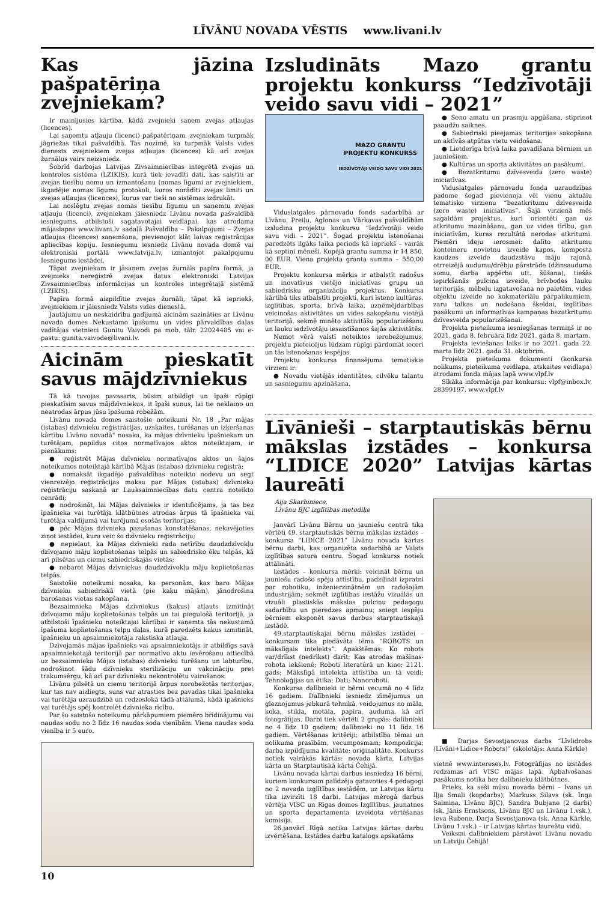LĪVĀNU NOVADA VĒSTIS www.livani.lv
Kas jāzina pašpatēriņa zvejniekam?
Ir mainījusies kārtība, kādā zvejnieki saņem zvejas atļaujas (licences).
Lai saņemtu atļauju (licenci) pašpatēriņam, zvejniekam turpmāk jāgriežas tikai pašvaldībā. Tas nozīmē, ka turpmāk Valsts vides dienests zvejniekiem zvejas atļaujas (licences) kā arī zvejas žurnālus vairs neizsniedz.
Šobrīd darbojas Latvijas Zivsaimniecības integrētā zvejas un kontroles sistēma (LZIKIS), kurā tiek ievadīti dati, kas saistīti ar zvejas tiesību nomu un izmantošanu (nomas līgumi ar zvejniekiem, ikgadējie nomas līgumu protokoli, kuros norādīti zvejas limiti un zvejas atļaujas (licences), kurus var tieši no sistēmas izdrukāt.
Lai noslēgtu zvejas nomas tiesību līgumu un saņemtu zvejas atļauju (licenci), zvejniekam jāiesniedz Līvānu novada pašvaldībā iesniegums, atbilstoši sagatavotajai veidlapai, kas atrodama mājaslapas www.livani.lv sadaļā Pašvaldība – Pakalpojumi – Zvejas atļaujas (licences) saņemšana, pievienojot klāt laivas reģistrācijas apliecības kopiju. Iesniegumu iesniedz Līvānu novada domē vai elektroniski portālā www.latvija.lv, izmantojot pakalpojumu Iesniegums iestādei.
Tāpat zvejniekam ir jāsaņem zvejas žurnāls papīra formā, ja zvejnieks nereģistrē zvejas datus elektroniski Latvijas Zivsaimniecības informācijas un kontroles integrētajā sistēmā (LZIKIS).
Papīra formā aizpildītie zvejas žurnāli, tāpat kā iepriekš, zvejniekiem ir jāiesniedz Valsts vides dienestā.
Jautājumu un neskaidrību gadījumā aicinām sazināties ar Līvānu novada domes Nekustamo īpašumu un vides pārvaldības daļas vadītājas vietnieci Gunitu Vaivodi pa mob. tālr. 22024485 vai e-pastu: gunita.vaivode@livani.lv.
Aicinām pieskatīt savus mājdzīvniekus
Tā kā tuvojas pavasaris, būsim atbildīgi un īpaši rūpīgi pieskatīsim savus mājdzīvniekus, it īpaši suņus, lai tie neklaiņo un neatrodas ārpus jūsu īpašuma robežām.
Līvānu novada domes saistošie noteikumi Nr. 18 „Par mājas (istabas) dzīvnieku reģistrācijas, uzskaites, turēšanas un izķeršanas kārtību Līvānu novadā" nosaka, ka mājas dzīvnieku īpašniekam un turētājam, papildus citos normatīvajos aktos noteiktajam, ir pienākums:
● reģistrēt Mājas dzīvnieku normatīvajos aktos un šajos noteikumos noteiktajā kārtībā Mājas (istabas) dzīvnieku reģistrā;
● nomaksāt ikgadējo pašvaldības noteikto nodevu un segt vienreizējo reģistrācijas maksu par Mājas (istabas) dzīvnieka reģistrāciju saskaņā ar Lauksaimniecības datu centra noteikto cenrādi;
● nodrošināt, lai Mājas dzīvnieks ir identificējams, ja tas bez īpašnieka vai turētāja klātbūtnes atrodas ārpus tā īpašnieka vai turētāja valdījumā vai turējumā esošās teritorijas;
● pēc Mājas dzīvnieka pazušanas konstatēšanas, nekavējoties ziņot iestādei, kura veic šo dzīvnieku reģistrāciju;
● nepieļaut, ka Mājas dzīvnieki rada netīrību daudzdzīvokļu dzīvojamo māju koplietošanas telpās un sabiedrisko ēku telpās, kā arī pilsētas un ciemu sabiedriskajās vietās;
● nebarot Mājas dzīvniekus daudzdzīvokļu māju koplietošanas telpās.
Saistošie noteikumi nosaka, ka personām, kas baro Mājas dzīvnieku sabiedriskā vietā (pie kaķu mājām), jānodrošina barošanas vietas sakopšana.
Bezsaimnieka Mājas dzīvniekus (kaķus) atļauts izmitināt dzīvojamo māju koplietošanas telpās un tai piegulošā teritorijā, ja atbilstoši īpašnieku noteiktajai kārtībai ir saņemta tās nekustamā īpašuma koplietošanas telpu daļas, kurā paredzēts kaķus izmitināt, īpašnieku un apsaimniekotāja rakstiska atļauja.
Dzīvojamās mājas īpašnieks vai apsaimniekotājs ir atbildīgs savā apsaimniekotajā teritorijā par normatīvo aktu ievērošanu attiecībā uz bezsaimnieka Mājas (istabas) dzīvnieku turēšanu un labturību, nodrošinot šādu dzīvnieku sterilizāciju un vakcināciju pret trakumsērgu, kā arī par dzīvnieku nekontrolētu vairošanos.
Līvānu pilsētā un ciemu teritorijā ārpus norobežotās teritorijas, kur tas nav aizliegts, suns var atrasties bez pavadas tikai īpašnieka vai turētāja uzraudzībā un redzeslokā tādā attālumā, kādā īpašnieks vai turētājs spēj kontrolēt dzīvnieka rīcību.
Par šo saistošo noteikumu pārkāpumiem piemēro brīdinājumu vai naudas sodu no 2 līdz 16 naudas soda vienībām. Viena naudas soda vienība ir 5 euro.
10
Izsludināts Mazo grantu projektu konkurss “Iedzīvotāji veido savu vidi – 2021”
MAZO GRANTU PROJEKTU KONKURSS
IEDZĪVOTĀJI VEIDO SAVU VIDI 2021
Viduslatgales pārnovadu fonds sadarbībā ar Līvānu, Preiļu, Aglonas un Vārkavas pašvaldībām izsludina projektu konkursu “Iedzīvotāji veido savu vidi – 2021”. Šogad projektu īstenošanai paredzēts ilgāks laika periods kā iepriekš – vairāk kā septiņi mēneši. Kopējā grantu summa ir 14 850, 00 EUR. Viena projekta granta summa – 550,00 EUR.
Projektu konkursa mērķis ir atbalstīt radošus un inovatīvus vietējo iniciatīvas grupu un sabiedrisku organizāciju projektus. Konkursa kārtībā tiks atbalstīti projekti, kuri īsteno kultūras, izglītības, sporta, brīvā laika, uzņēmējdarbības veicinošas aktivitātes un vides sakopšanu vietējā teritorijā, sekmē minēto aktivitāšu popularizēšanu un lauku iedzīvotāju iesaistīšanos šajās aktivitātēs.
Ņemot vērā valstī noteiktos ierobežojumus, projektu pieteicējus lūdzam rūpīgi pārdomāt ieceri un tās īstenošanas iespējas.
Projektu konkursa finansējuma tematiskie virzieni ir:
● Novadu vietējās identitātes, cilvēku talantu un sasniegumu apzināšana.
● Seno amatu un prasmju apgūšana, stiprinot paaudžu saiknes.
● Sabiedriski pieejamas teritorijas sakopšana un aktīvās atpūtas vietu veidošana.
● Lietderīga brīvā laika pavadīšana bērniem un jauniešiem.
● Kultūras un sporta aktivitātes un pasākumi.
● Bezatkritumu dzīvesveida (zero waste) iniciatīvas.
Viduslatgales pārnovadu fonda uzraudzības padome šogad pievienoja vēl vienu aktuālu tematisko virzienu “bezatkritumu dzīvesveida (zero waste) iniciatīvas”. Šajā virzienā mēs sagaidām projektus, kuri orientēti gan uz atkritumu mazināšanu, gan uz vides tīrību, gan iniciatīvām, kuras rezultātā nerodas atkritumi. Piemēri ideju ierosmei: dalīto atkritumu konteineru novietņu izveide kapos, komposta kaudzes izveide daudzstāvu māju rajonā, otrreizējā audumu/drēbju pārstrāde (džinsauduma somu, darba apģērba utt. šūšana), tiešās iepirkšanās pulciņa izveide, brīvbodes lauku teritorijās, mēbeļu izgatavošana no paletēm, vides objektu izveide no kokmateriālu pārpalikumiem, zaru talkas un nodošana šķeldai, izglītības pasākumi un informatīvas kampaņas bezatkritumu dzīvesveida popularizēšanai.
Projekta pieteikuma iesniegšanas termiņš ir no 2021. gada 8. februāra līdz 2021. gada 8. martam.
Projekta ieviešanas laiks ir no 2021. gada 22. marta līdz 2021. gada 31. oktobrim.
Projekta pieteikuma dokumenti (konkursa nolikums, pieteikuma veidlapa, atskaites veidlapa) atrodami fonda mājas lapā www.vlpf.lv
Sīkāka informācija par konkursu: vlpf@inbox.lv, 28399197, www.vlpf.lv
Līvānieši – starptautiskās bērnu mākslas izstādes – konkursa “LIDICE 2020” Latvijas kārtas laureāti
Aija Skarbiniece,
Līvānu BJC izglītības metodiķe
Janvārī Līvānu Bērnu un jauniešu centrā tika vērtēti 49. starptautiskās bērnu mākslas izstādes – konkursa “LIDICE 2021” Līvānu novada kārtas bērnu darbi, kas organizēta sadarbībā ar Valsts izglītības satura centru. Šogad konkurss notiek attālināti.
Izstādes – konkursa mērķi: veicināt bērnu un jauniešu radošo spēju attīstību, padziļināt izpratni par robotiku, inženierzinātnēm un radošajām industrijām; sekmēt izglītības iestāžu vizuālās un vizuāli plastiskās mākslas pulciņu pedagogu sadarbību un pieredzes apmaiņu; sniegt iespēju bērniem eksponēt savus darbus starptautiskajā izstādē.
49.starptautiskajai bērnu mākslas izstādei – konkursam tika piedāvāta tēma “ROBOTS un mākslīgais intelekts”. Apakštēmas: Ko robots var/drīkst (nedrīkst) darīt; Kas atrodas mašīnas- robota iekšienē; Roboti literatūrā un kino; 2121. gads; Mākslīgā intelekta attīstība un tā veidi; Tehnoloģijas un ētika; Dati; Nanoroboti.
Konkursa dalībnieki ir bērni vecumā no 4 līdz 16 gadiem. Dalībnieki iesniedz zīmējumus un gleznojumus jebkurā tehnikā, veidojumus no māla, koka, stikla, metāla, papīra, auduma, kā arī fotogrāfijas. Darbi tiek vērtēti 2 grupās: dalībnieki no 4 līdz 10 gadiem; dalībnieki no 11 līdz 16 gadiem. Vērtēšanas kritēriji: atbilstība tēmai un nolikuma prasībām, vecumposmam; kompozīcija; darba izpildījuma kvalitāte; oriģinalitāte. Konkurss notiek vairākās kārtās: novada kārta, Latvijas kārta un Starptautiskā kārta Čehijā.
Līvānu novada kārtai darbus iesniedza 16 bērni, kuriem konkursam palīdzēja gatavoties 4 pedagogi no 2 novada izglītības iestādēm, uz Latvijas kārtu tika izvirzīti 18 darbi. Latvijas mērogā darbus vērtēja VISC un Rīgas domes Izglītības, jaunatnes un sporta departamenta izveidota vērtēšanas komisija.
26.janvārī Rīgā notika Latvijas kārtas darbu izvērtēšana. Izstādes darbu katalogs apskatāms
■ Darjas Sevostjanovas darbs “Līvlidrobs (Līvāni+Lidice+Robots)” (skolotājs: Anna Kārkle)
vietnē www.intereses.lv. Fotogrāfijas no izstādes redzamas arī VISC mājas lapā. Apbalvošanas pasākums notika bez dalībnieku klātbūtnes.
Prieks, ka seši mūsu novada bērni – Ivans un Iļja Smaļi (kopdarbs), Markuss Silavs (sk. Inga Salmiņa, Līvānu BJC), Sandra Bubjane (2 darbi) (sk. Jānis Ernstsons, Līvānu BJC un Līvānu 1.vsk.), Ieva Rubene, Darja Sevostjanova (sk. Anna Kārkle, Līvānu 1.vsk.) – ir Latvijas kārtas laureātu vidū.
Veiksmi dalībniekiem pārstāvot Līvānu novadu un Latviju Čehijā!